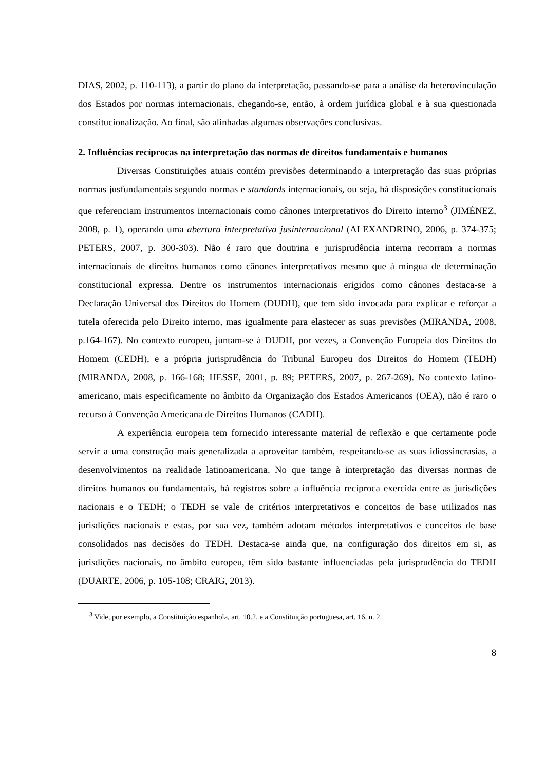DIAS, 2002, p. 110-113), a partir do plano da interpretação, passando-se para a análise da heterovinculação dos Estados por normas internacionais, chegando-se, então, à ordem jurídica global e à sua questionada constitucionalização. Ao final, são alinhadas algumas observações conclusivas.
2. Influências recíprocas na interpretação das normas de direitos fundamentais e humanos
Diversas Constituições atuais contém previsões determinando a interpretação das suas próprias normas jusfundamentais segundo normas e standards internacionais, ou seja, há disposições constitucionais que referenciam instrumentos internacionais como cânones interpretativos do Direito interno<sup>3</sup> (JIMÉNEZ, 2008, p. 1), operando uma abertura interpretativa jusinternacional (ALEXANDRINO, 2006, p. 374-375; PETERS, 2007, p. 300-303). Não é raro que doutrina e jurisprudência interna recorram a normas internacionais de direitos humanos como cânones interpretativos mesmo que à míngua de determinação constitucional expressa. Dentre os instrumentos internacionais erigidos como cânones destaca-se a Declaração Universal dos Direitos do Homem (DUDH), que tem sido invocada para explicar e reforçar a tutela oferecida pelo Direito interno, mas igualmente para elastecer as suas previsões (MIRANDA, 2008, p.164-167). No contexto europeu, juntam-se à DUDH, por vezes, a Convenção Europeia dos Direitos do Homem (CEDH), e a própria jurisprudência do Tribunal Europeu dos Direitos do Homem (TEDH) (MIRANDA, 2008, p. 166-168; HESSE, 2001, p. 89; PETERS, 2007, p. 267-269). No contexto latino-americano, mais especificamente no âmbito da Organização dos Estados Americanos (OEA), não é raro o recurso à Convenção Americana de Direitos Humanos (CADH).
A experiência europeia tem fornecido interessante material de reflexão e que certamente pode servir a uma construção mais generalizada a aproveitar também, respeitando-se as suas idiossincrasias, a desenvolvimentos na realidade latinoamericana. No que tange à interpretação das diversas normas de direitos humanos ou fundamentais, há registros sobre a influência recíproca exercida entre as jurisdições nacionais e o TEDH; o TEDH se vale de critérios interpretativos e conceitos de base utilizados nas jurisdições nacionais e estas, por sua vez, também adotam métodos interpretativos e conceitos de base consolidados nas decisões do TEDH. Destaca-se ainda que, na configuração dos direitos em si, as jurisdições nacionais, no âmbito europeu, têm sido bastante influenciadas pela jurisprudência do TEDH (DUARTE, 2006, p. 105-108; CRAIG, 2013).
<sup>3</sup> Vide, por exemplo, a Constituição espanhola, art. 10.2, e a Constituição portuguesa, art. 16, n. 2.
8